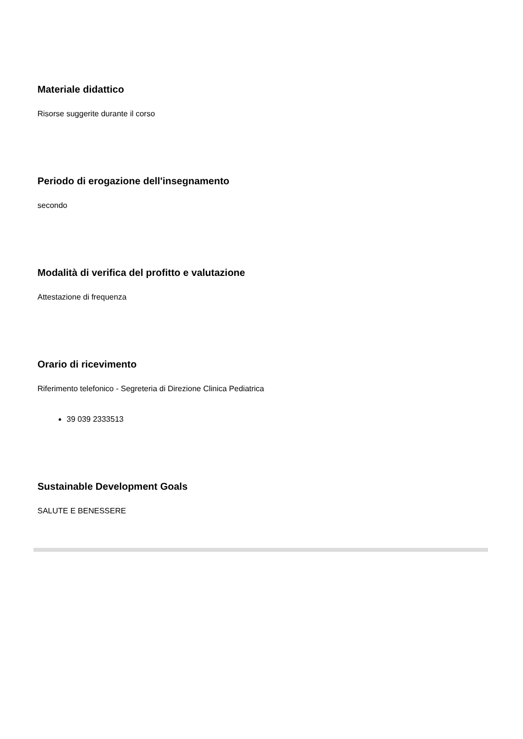Materiale didattico
Risorse suggerite durante il corso
Periodo di erogazione dell'insegnamento
secondo
Modalità di verifica del profitto e valutazione
Attestazione di frequenza
Orario di ricevimento
Riferimento telefonico - Segreteria di Direzione Clinica Pediatrica
39 039 2333513
Sustainable Development Goals
SALUTE E BENESSERE